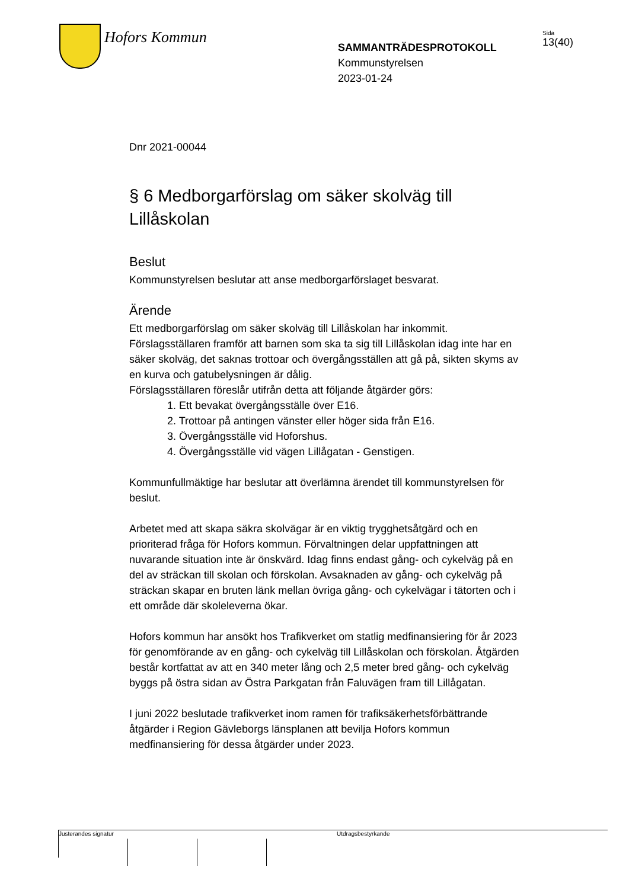Hofors Kommun
SAMMANTRÄDESPROTOKOLL
Kommunstyrelsen
2023-01-24
Sida
13(40)
Dnr 2021-00044
§ 6 Medborgarförslag om säker skolväg till Lillåskolan
Beslut
Kommunstyrelsen beslutar att anse medborgarförslaget besvarat.
Ärende
Ett medborgarförslag om säker skolväg till Lillåskolan har inkommit. Förslagsställaren framför att barnen som ska ta sig till Lillåskolan idag inte har en säker skolväg, det saknas trottoar och övergångsställen att gå på, sikten skyms av en kurva och gatubelysningen är dålig.
Förslagsställaren föreslår utifrån detta att följande åtgärder görs:
1. Ett bevakat övergångsställe över E16.
2. Trottoar på antingen vänster eller höger sida från E16.
3. Övergångsställe vid Hoforshus.
4. Övergångsställe vid vägen Lillågatan - Genstigen.
Kommunfullmäktige har beslutar att överlämna ärendet till kommunstyrelsen för beslut.
Arbetet med att skapa säkra skolvägar är en viktig trygghetsåtgärd och en prioriterad fråga för Hofors kommun. Förvaltningen delar uppfattningen att nuvarande situation inte är önskvärd. Idag finns endast gång- och cykelväg på en del av sträckan till skolan och förskolan. Avsaknaden av gång- och cykelväg på sträckan skapar en bruten länk mellan övriga gång- och cykelvägar i tätorten och i ett område där skoleleverna ökar.
Hofors kommun har ansökt hos Trafikverket om statlig medfinansiering för år 2023 för genomförande av en gång- och cykelväg till Lillåskolan och förskolan. Åtgärden består kortfattat av att en 340 meter lång och 2,5 meter bred gång- och cykelväg byggs på östra sidan av Östra Parkgatan från Faluvägen fram till Lillågatan.
I juni 2022 beslutade trafikverket inom ramen för trafiksäkerhetsförbättrande åtgärder i Region Gävleborgs länsplanen att bevilja Hofors kommun medfinansiering för dessa åtgärder under 2023.
Justerandes signatur
Utdragsbestyrkande